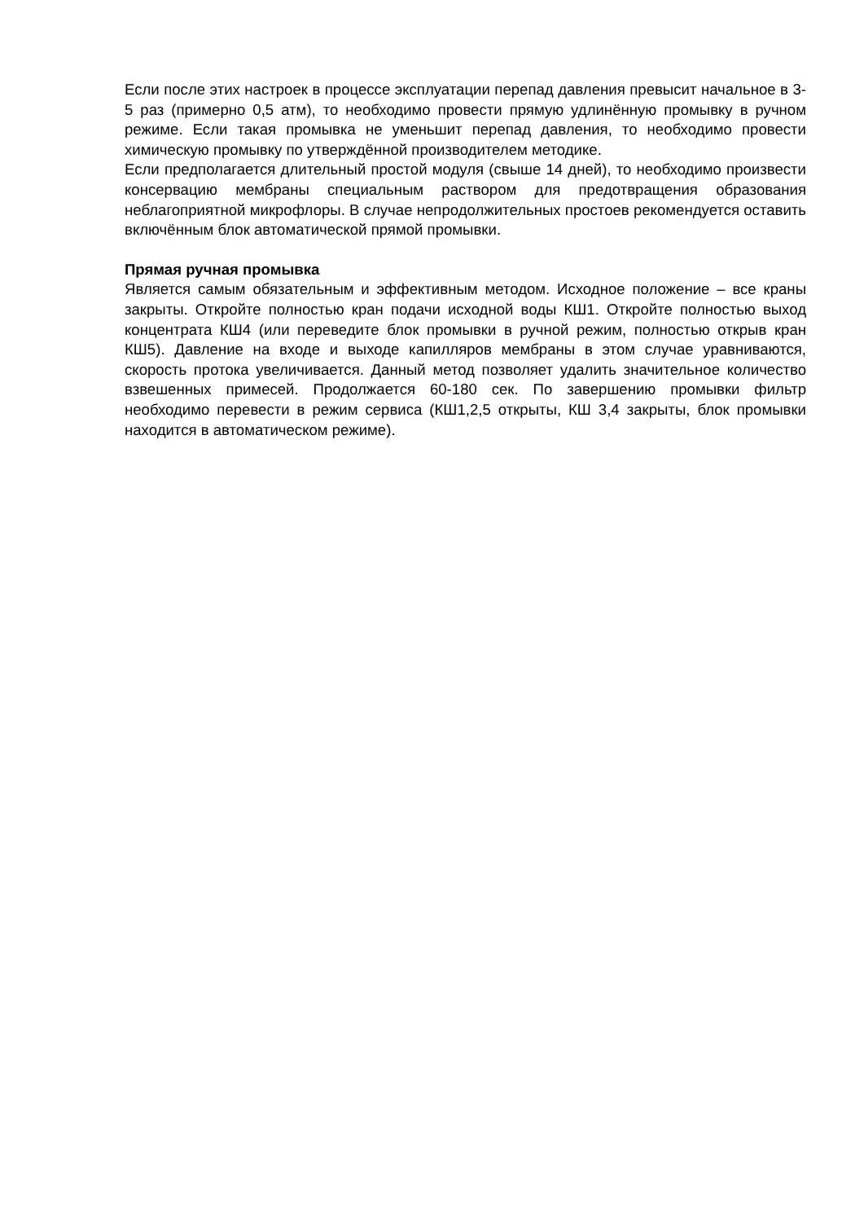Если после этих настроек в процессе эксплуатации перепад давления превысит начальное в 3-5 раз (примерно 0,5 атм), то необходимо провести прямую удлинённую промывку в ручном режиме. Если такая промывка не уменьшит перепад давления, то необходимо провести химическую промывку по утверждённой производителем методике.
Если предполагается длительный простой модуля (свыше 14 дней), то необходимо произвести консервацию мембраны специальным раствором для предотвращения образования неблагоприятной микрофлоры. В случае непродолжительных простоев рекомендуется оставить включённым блок автоматической прямой промывки.
Прямая ручная промывка
Является самым обязательным и эффективным методом. Исходное положение – все краны закрыты. Откройте полностью кран подачи исходной воды КШ1. Откройте полностью выход концентрата КШ4 (или переведите блок промывки в ручной режим, полностью открыв кран КШ5). Давление на входе и выходе капилляров мембраны в этом случае уравниваются, скорость протока увеличивается. Данный метод позволяет удалить значительное количество взвешенных примесей. Продолжается 60-180 сек. По завершению промывки фильтр необходимо перевести в режим сервиса (КШ1,2,5 открыты, КШ 3,4 закрыты, блок промывки находится в автоматическом режиме).